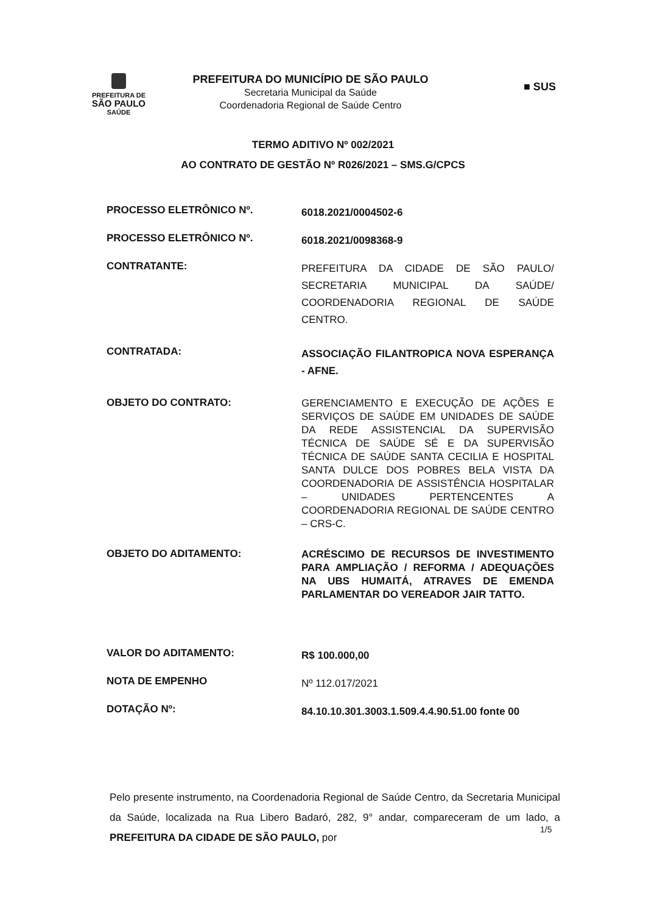PREFEITURA DE
SÃO PAULO
SAÚDE
PREFEITURA DO MUNICÍPIO DE SÃO PAULO
Secretaria Municipal da Saúde
Coordenadoria Regional de Saúde Centro
■ SUS
TERMO ADITIVO Nº 002/2021
AO CONTRATO DE GESTÃO Nº R026/2021 – SMS.G/CPCS
PROCESSO ELETRÔNICO Nº.
6018.2021/0004502-6
PROCESSO ELETRÔNICO Nº.
6018.2021/0098368-9
CONTRATANTE:
PREFEITURA DA CIDADE DE SÃO PAULO/ SECRETARIA MUNICIPAL DA SAÚDE/ COORDENADORIA REGIONAL DE SAÚDE CENTRO.
CONTRATADA:
ASSOCIAÇÃO FILANTROPICA NOVA ESPERANÇA - AFNE.
OBJETO DO CONTRATO:
GERENCIAMENTO E EXECUÇÃO DE AÇÕES E SERVIÇOS DE SAÚDE EM UNIDADES DE SAÚDE DA REDE ASSISTENCIAL DA SUPERVISÃO TÉCNICA DE SAÚDE SÉ E DA SUPERVISÃO TÉCNICA DE SAÚDE SANTA CECILIA E HOSPITAL SANTA DULCE DOS POBRES BELA VISTA DA COORDENADORIA DE ASSISTÊNCIA HOSPITALAR – UNIDADES PERTENCENTES A COORDENADORIA REGIONAL DE SAÚDE CENTRO – CRS-C.
OBJETO DO ADITAMENTO:
ACRÉSCIMO DE RECURSOS DE INVESTIMENTO PARA AMPLIAÇÃO / REFORMA / ADEQUAÇÕES NA UBS HUMAITÁ, ATRAVES DE EMENDA PARLAMENTAR DO VEREADOR JAIR TATTO.
VALOR DO ADITAMENTO:
R$ 100.000,00
NOTA DE EMPENHO
Nº 112.017/2021
DOTAÇÃO Nº:
84.10.10.301.3003.1.509.4.4.90.51.00 fonte 00
Pelo presente instrumento, na Coordenadoria Regional de Saúde Centro, da Secretaria Municipal da Saúde, localizada na Rua Libero Badaró, 282, 9° andar, compareceram de um lado, a PREFEITURA DA CIDADE DE SÃO PAULO, por
1/5